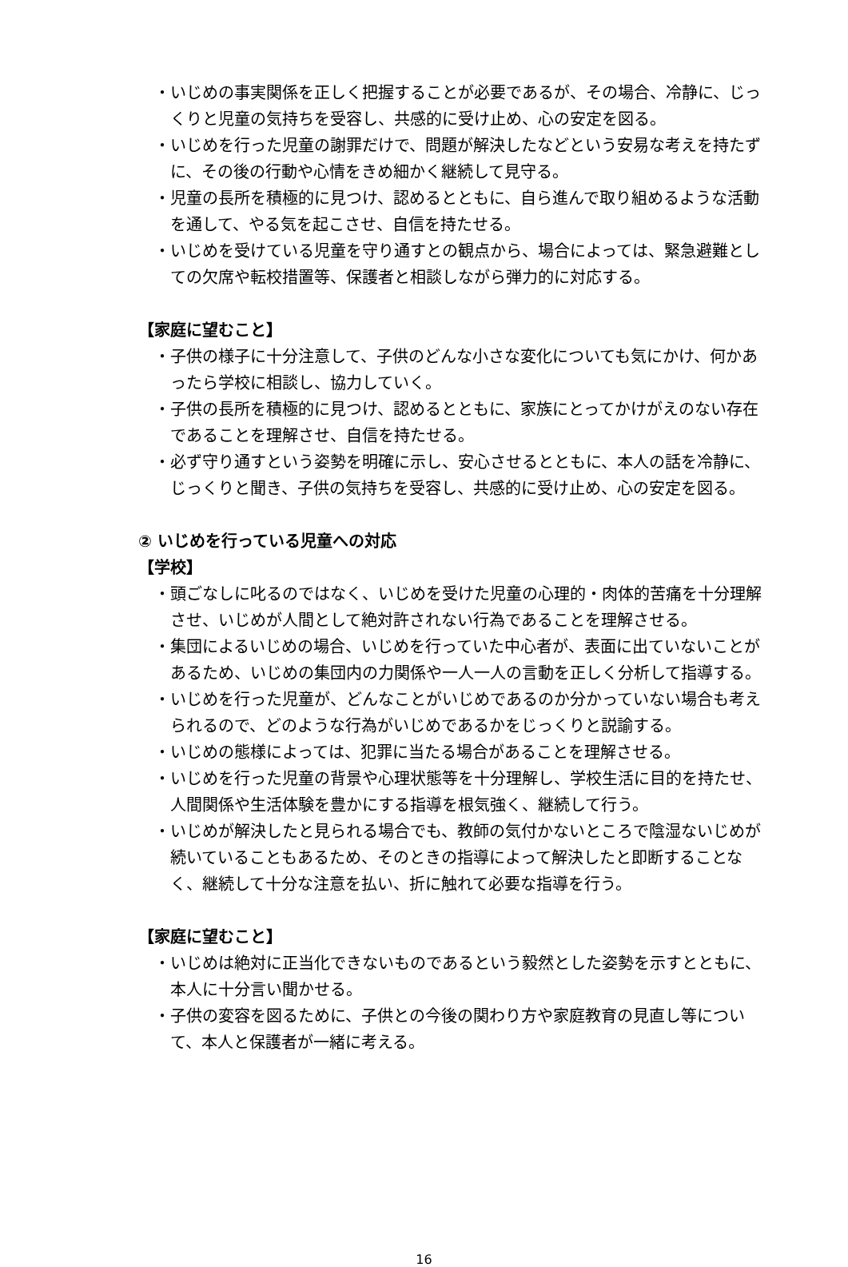・いじめの事実関係を正しく把握することが必要であるが、その場合、冷静に、じっくりと児童の気持ちを受容し、共感的に受け止め、心の安定を図る。
・いじめを行った児童の謝罪だけで、問題が解決したなどという安易な考えを持たずに、その後の行動や心情をきめ細かく継続して見守る。
・児童の長所を積極的に見つけ、認めるとともに、自ら進んで取り組めるような活動を通して、やる気を起こさせ、自信を持たせる。
・いじめを受けている児童を守り通すとの観点から、場合によっては、緊急避難としての欠席や転校措置等、保護者と相談しながら弾力的に対応する。
【家庭に望むこと】
・子供の様子に十分注意して、子供のどんな小さな変化についても気にかけ、何かあったら学校に相談し、協力していく。
・子供の長所を積極的に見つけ、認めるとともに、家族にとってかけがえのない存在であることを理解させ、自信を持たせる。
・必ず守り通すという姿勢を明確に示し、安心させるとともに、本人の話を冷静に、じっくりと聞き、子供の気持ちを受容し、共感的に受け止め、心の安定を図る。
② いじめを行っている児童への対応
【学校】
・頭ごなしに叱るのではなく、いじめを受けた児童の心理的・肉体的苦痛を十分理解させ、いじめが人間として絶対許されない行為であることを理解させる。
・集団によるいじめの場合、いじめを行っていた中心者が、表面に出ていないことがあるため、いじめの集団内の力関係や一人一人の言動を正しく分析して指導する。
・いじめを行った児童が、どんなことがいじめであるのか分かっていない場合も考えられるので、どのような行為がいじめであるかをじっくりと説諭する。
・いじめの態様によっては、犯罪に当たる場合があることを理解させる。
・いじめを行った児童の背景や心理状態等を十分理解し、学校生活に目的を持たせ、人間関係や生活体験を豊かにする指導を根気強く、継続して行う。
・いじめが解決したと見られる場合でも、教師の気付かないところで陰湿ないじめが続いていることもあるため、そのときの指導によって解決したと即断することなく、継続して十分な注意を払い、折に触れて必要な指導を行う。
【家庭に望むこと】
・いじめは絶対に正当化できないものであるという毅然とした姿勢を示すとともに、本人に十分言い聞かせる。
・子供の変容を図るために、子供との今後の関わり方や家庭教育の見直し等について、本人と保護者が一緒に考える。
16